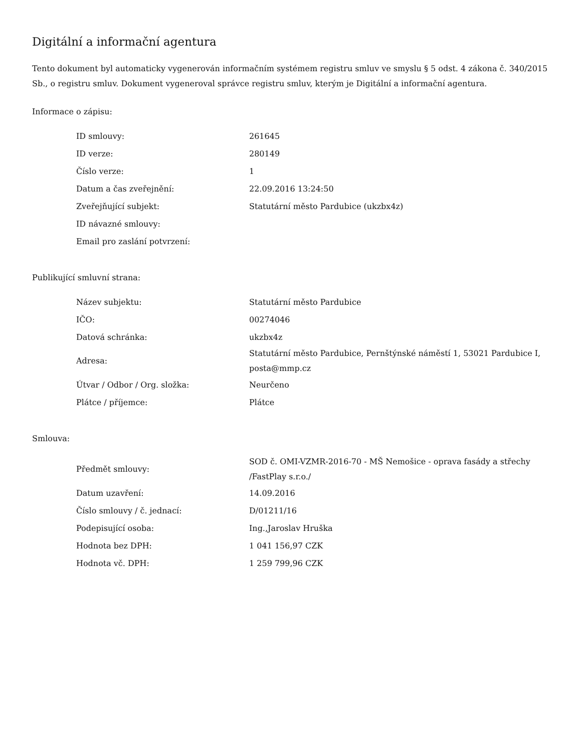Digitální a informační agentura
Tento dokument byl automaticky vygenerován informačním systémem registru smluv ve smyslu § 5 odst. 4 zákona č. 340/2015 Sb., o registru smluv. Dokument vygeneroval správce registru smluv, kterým je Digitální a informační agentura.
Informace o zápisu:
| ID smlouvy: | 261645 |
| ID verze: | 280149 |
| Číslo verze: | 1 |
| Datum a čas zveřejnění: | 22.09.2016 13:24:50 |
| Zveřejňující subjekt: | Statutární město Pardubice (ukzbx4z) |
| ID návazné smlouvy: | |
| Email pro zaslání potvrzení: | |
Publikující smluvní strana:
| Název subjektu: | Statutární město Pardubice |
| IČO: | 00274046 |
| Datová schránka: | ukzbx4z |
| Adresa: | Statutární město Pardubice, Pernštýnské náměstí 1, 53021 Pardubice I, posta@mmp.cz |
| Útvar / Odbor / Org. složka: | Neurčeno |
| Plátce / příjemce: | Plátce |
Smlouva:
| Předmět smlouvy: | SOD č. OMI-VZMR-2016-70 - MŠ Nemošice - oprava fasády a střechy /FastPlay s.r.o./ |
| Datum uzavření: | 14.09.2016 |
| Číslo smlouvy / č. jednací: | D/01211/16 |
| Podepisující osoba: | Ing.,Jaroslav Hruška |
| Hodnota bez DPH: | 1 041 156,97 CZK |
| Hodnota vč. DPH: | 1 259 799,96 CZK |